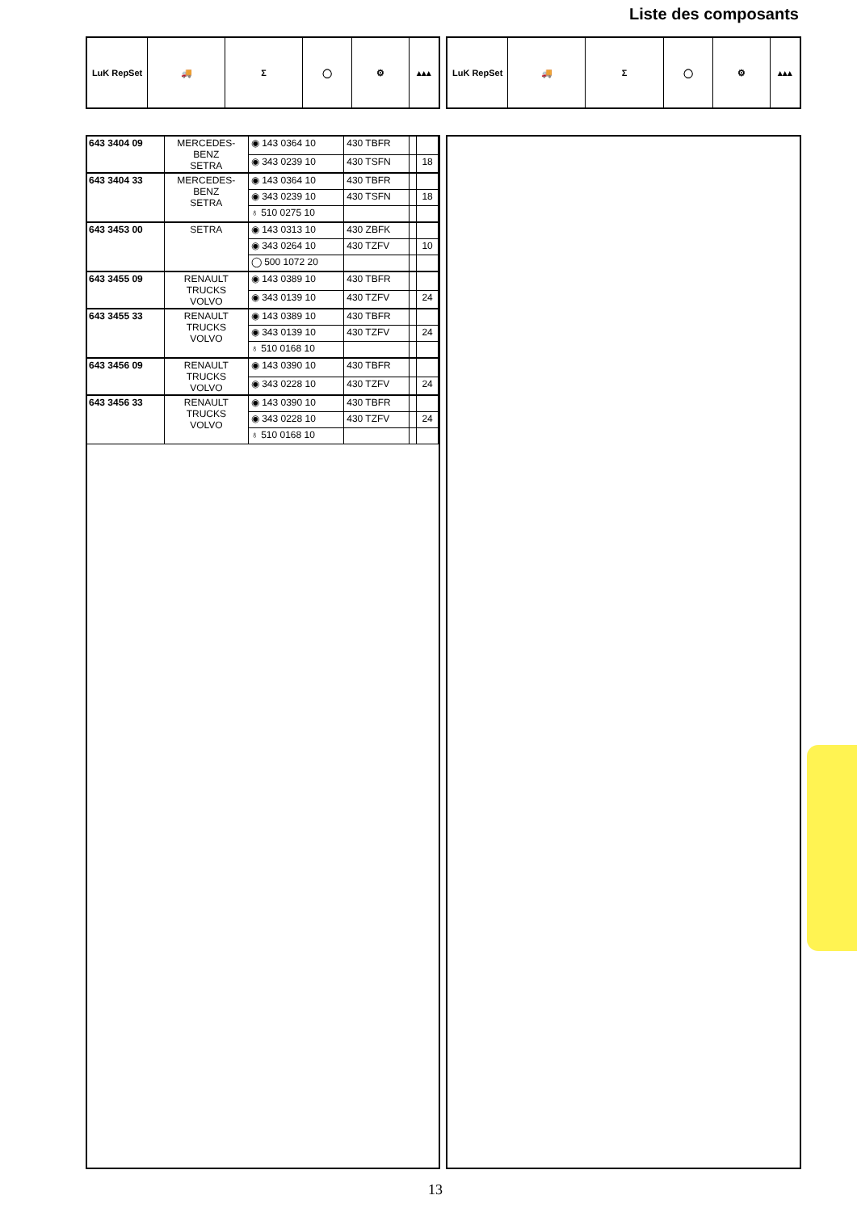Liste des composants
LuK RepSet 🚚 Σ ◯ ⚙ ▴▴▴
LuK RepSet 🚚 Σ ◯ ⚙ ▴▴▴
| 643 3404 09 | MERCEDES- BENZ SETRA | ◉ 143 0364 10 | 430 TBFR | | |
| | | ◉ 343 0239 10 | 430 TSFN | | 18 |
| 643 3404 33 | MERCEDES- BENZ SETRA | ◉ 143 0364 10 | 430 TBFR | | |
| | | ◉ 343 0239 10 | 430 TSFN | | 18 |
| | | ♁ 510 0275 10 | | | |
| 643 3453 00 | SETRA | ◉ 143 0313 10 | 430 ZBFK | | |
| | | ◉ 343 0264 10 | 430 TZFV | | 10 |
| | | ◯ 500 1072 20 | | | |
| 643 3455 09 | RENAULT TRUCKS VOLVO | ◉ 143 0389 10 | 430 TBFR | | |
| | | ◉ 343 0139 10 | 430 TZFV | | 24 |
| 643 3455 33 | RENAULT TRUCKS VOLVO | ◉ 143 0389 10 | 430 TBFR | | |
| | | ◉ 343 0139 10 | 430 TZFV | | 24 |
| | | ♁ 510 0168 10 | | | |
| 643 3456 09 | RENAULT TRUCKS VOLVO | ◉ 143 0390 10 | 430 TBFR | | |
| | | ◉ 343 0228 10 | 430 TZFV | | 24 |
| 643 3456 33 | RENAULT TRUCKS VOLVO | ◉ 143 0390 10 | 430 TBFR | | |
| | | ◉ 343 0228 10 | 430 TZFV | | 24 |
| | | ♁ 510 0168 10 | | | |
13